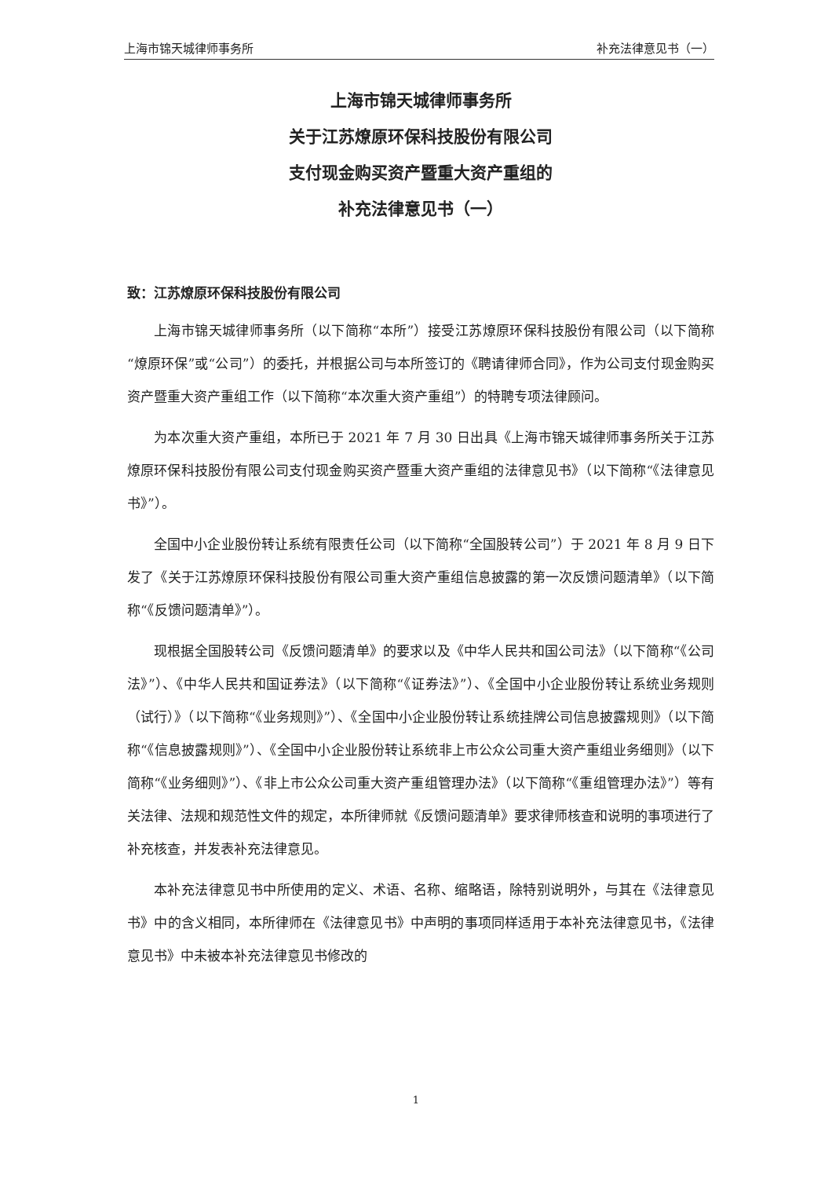上海市锦天城律师事务所 补充法律意见书（一）
上海市锦天城律师事务所
关于江苏燎原环保科技股份有限公司
支付现金购买资产暨重大资产重组的
补充法律意见书（一）
致：江苏燎原环保科技股份有限公司
上海市锦天城律师事务所（以下简称“本所”）接受江苏燎原环保科技股份有限公司（以下简称“燎原环保”或“公司”）的委托，并根据公司与本所签订的《聘请律师合同》，作为公司支付现金购买资产暨重大资产重组工作（以下简称“本次重大资产重组”）的特聘专项法律顾问。
为本次重大资产重组，本所已于 2021 年 7 月 30 日出具《上海市锦天城律师事务所关于江苏燎原环保科技股份有限公司支付现金购买资产暨重大资产重组的法律意见书》（以下简称“《法律意见书》”）。
全国中小企业股份转让系统有限责任公司（以下简称“全国股转公司”）于 2021 年 8 月 9 日下发了《关于江苏燎原环保科技股份有限公司重大资产重组信息披露的第一次反馈问题清单》（以下简称“《反馈问题清单》”）。
现根据全国股转公司《反馈问题清单》的要求以及《中华人民共和国公司法》（以下简称“《公司法》”）、《中华人民共和国证券法》（以下简称“《证券法》”）、《全国中小企业股份转让系统业务规则（试行）》（以下简称“《业务规则》”）、《全国中小企业股份转让系统挂牌公司信息披露规则》（以下简称“《信息披露规则》”）、《全国中小企业股份转让系统非上市公众公司重大资产重组业务细则》（以下简称“《业务细则》”）、《非上市公众公司重大资产重组管理办法》（以下简称“《重组管理办法》”）等有关法律、法规和规范性文件的规定，本所律师就《反馈问题清单》要求律师核查和说明的事项进行了补充核查，并发表补充法律意见。
本补充法律意见书中所使用的定义、术语、名称、缩略语，除特别说明外，与其在《法律意见书》中的含义相同，本所律师在《法律意见书》中声明的事项同样适用于本补充法律意见书，《法律意见书》中未被本补充法律意见书修改的
1